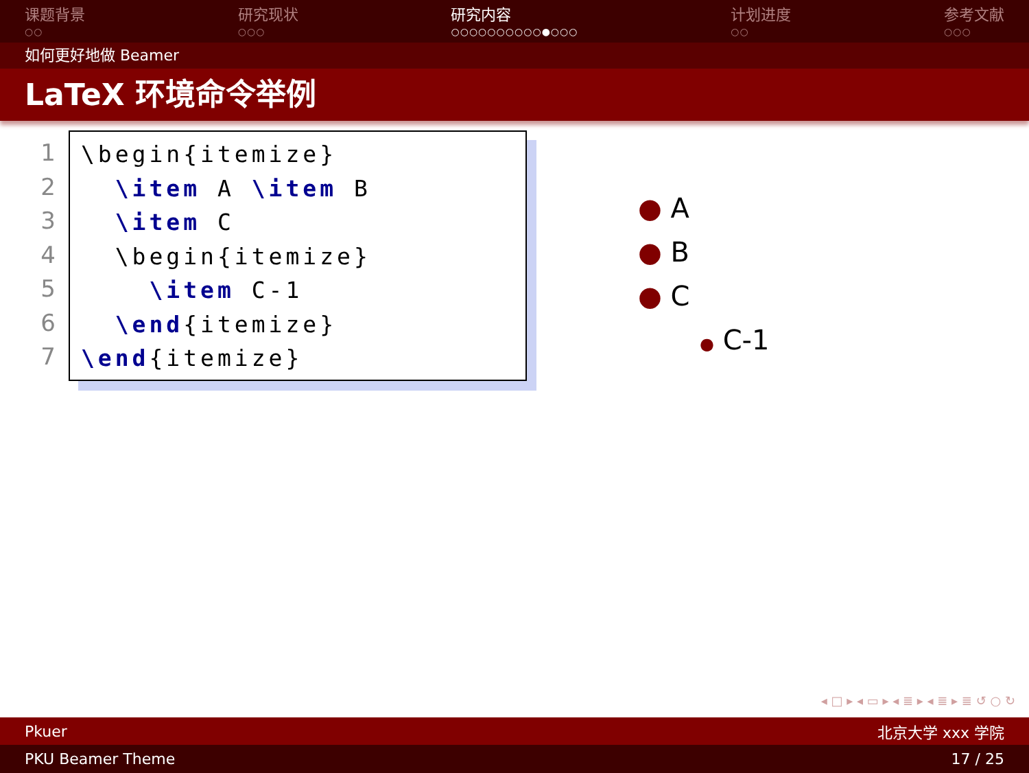课题背景
○○
研究现状
○○○
研究内容
○○○○○○○○○○●○○○
计划进度
○○
参考文献
○○○
如何更好地做 Beamer
LaTeX 环境命令举例
1
2
3
4
5
6
7
\begin{itemize} \item A \item B \item C \begin{itemize} \item C-1 \end{itemize} \end{itemize}
● A
● B
● C
● C-1
◂ □ ▸ ◂ ▭ ▸ ◂ ≣ ▸ ◂ ≣ ▸ ≣ ↺ ○ ↻
Pkuer 北京大学 xxx 学院
PKU Beamer Theme 17 / 25